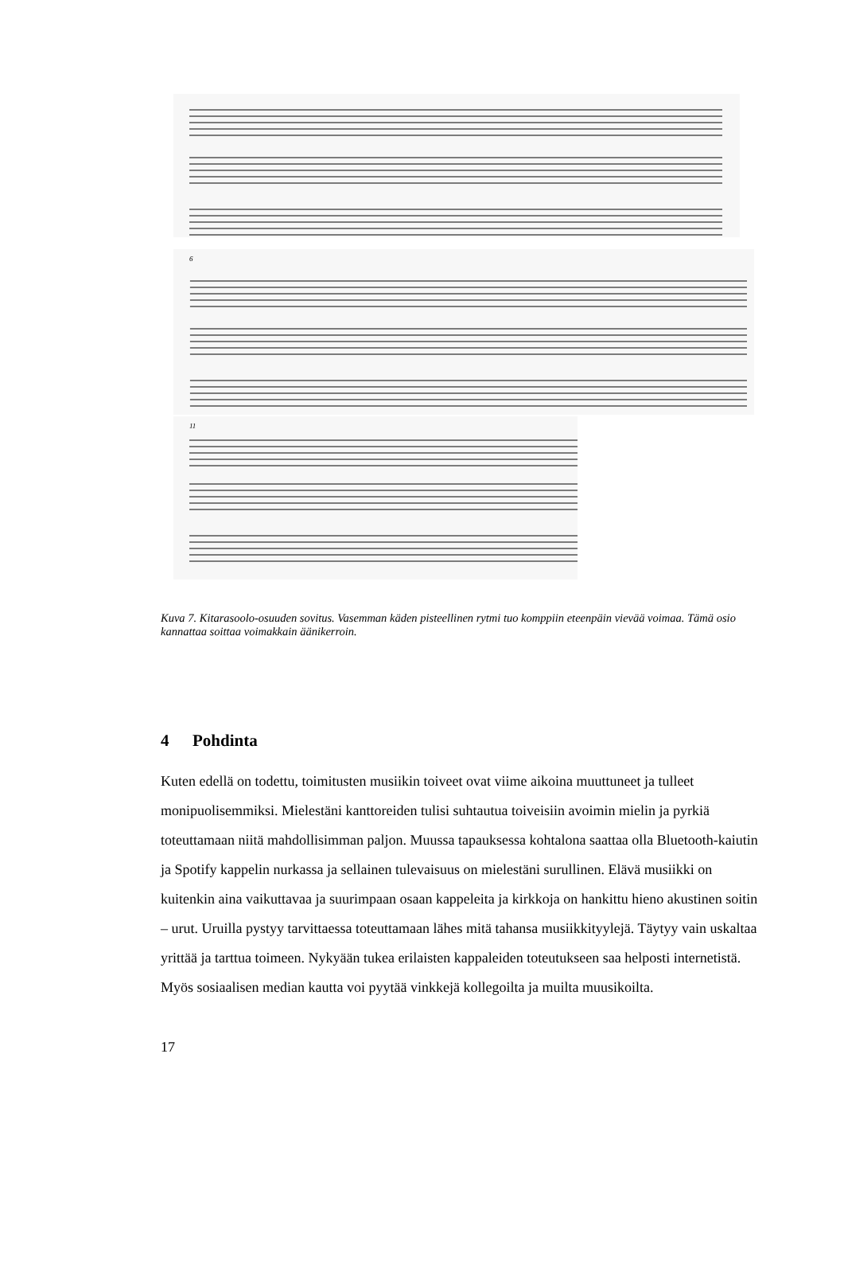6
11
Kuva 7. Kitarasoolo-osuuden sovitus. Vasemman käden pisteellinen rytmi tuo komppiin eteenpäin vievää voimaa. Tämä osio kannattaa soittaa voimakkain äänikerroin.
4 Pohdinta
Kuten edellä on todettu, toimitusten musiikin toiveet ovat viime aikoina muuttuneet ja tulleet monipuolisemmiksi. Mielestäni kanttoreiden tulisi suhtautua toiveisiin avoimin mielin ja pyrkiä toteuttamaan niitä mahdollisimman paljon. Muussa tapauksessa kohtalona saattaa olla Bluetooth-kaiutin ja Spotify kappelin nurkassa ja sellainen tulevaisuus on mielestäni surullinen. Elävä musiikki on kuitenkin aina vaikuttavaa ja suurimpaan osaan kappeleita ja kirkkoja on hankittu hieno akustinen soitin – urut. Uruilla pystyy tarvittaessa toteuttamaan lähes mitä tahansa musiikkityylejä. Täytyy vain uskaltaa yrittää ja tarttua toimeen. Nykyään tukea erilaisten kappaleiden toteutukseen saa helposti internetistä. Myös sosiaalisen median kautta voi pyytää vinkkejä kollegoilta ja muilta muusikoilta.
17